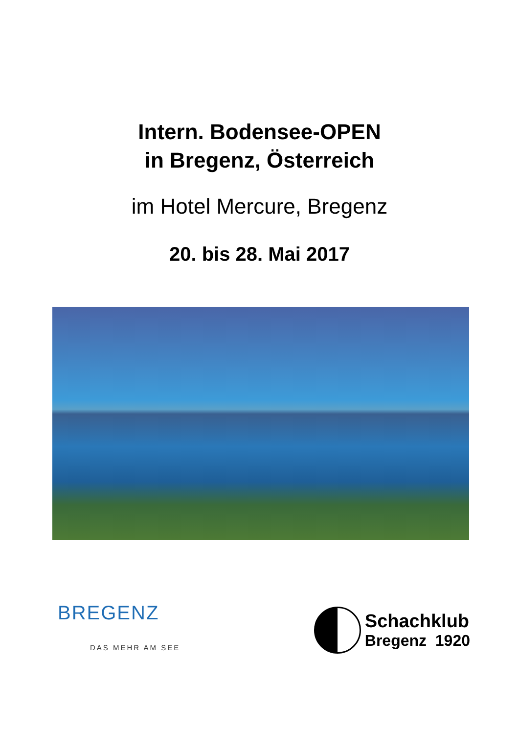Intern. Bodensee-OPEN
in Bregenz, Österreich
im Hotel Mercure, Bregenz
20. bis 28. Mai 2017
BREGENZ
DAS MEHR AM SEE
Schachklub
Bregenz 1920